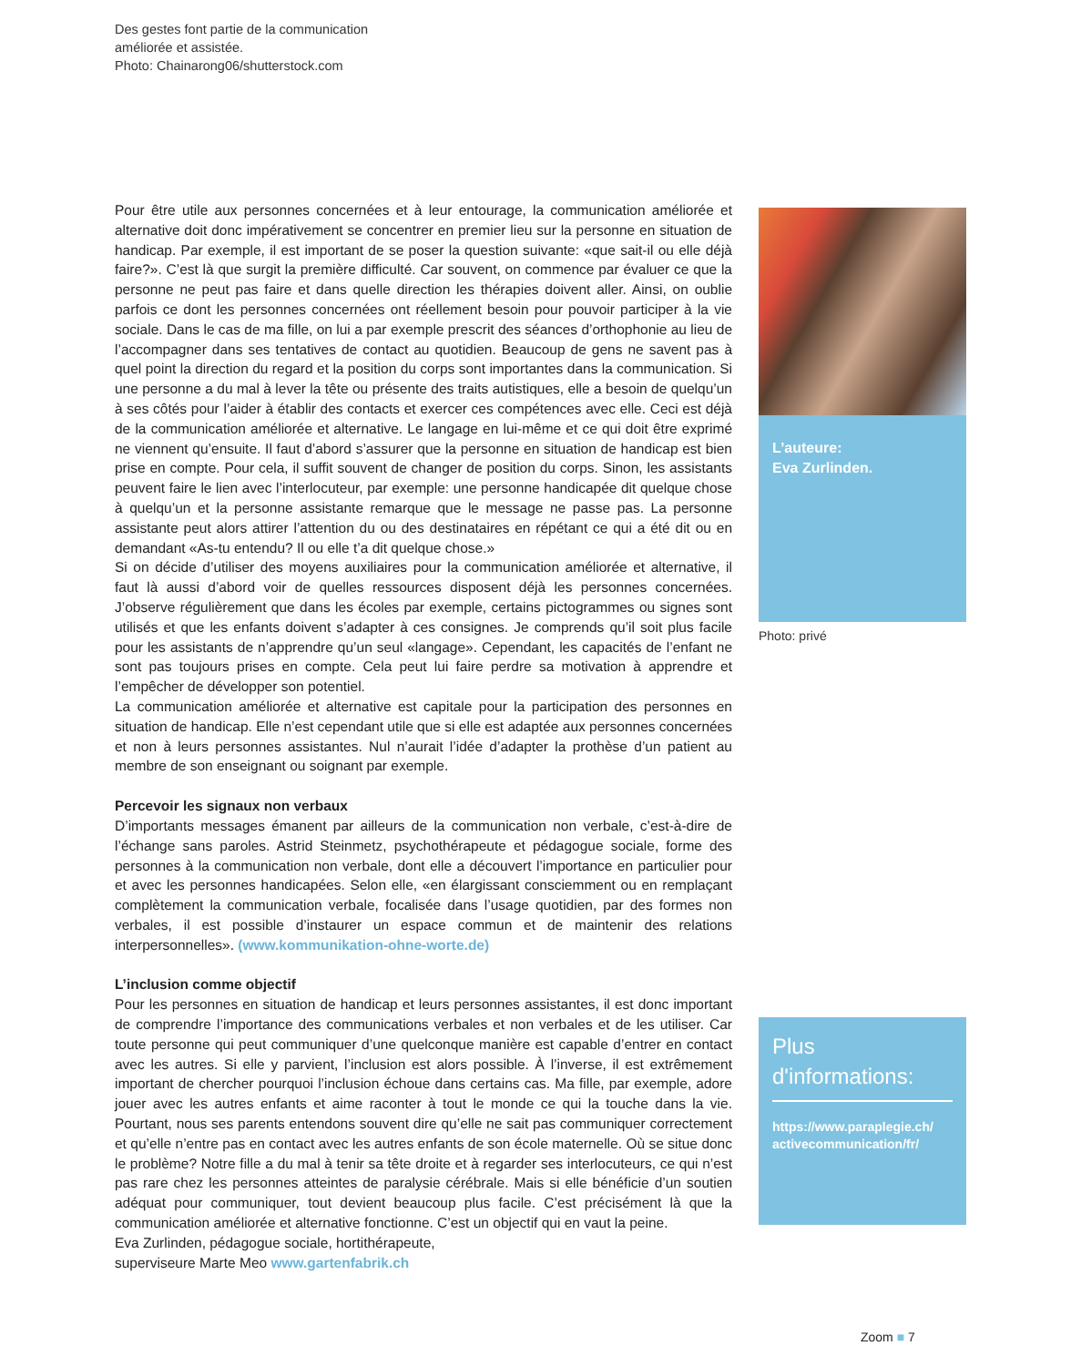Des gestes font partie de la communication
améliorée et assistée.
Photo: Chainarong06/shutterstock.com
Pour être utile aux personnes concernées et à leur entourage, la communication améliorée et alternative doit donc impérativement se concentrer en premier lieu sur la personne en situation de handicap. Par exemple, il est important de se poser la question suivante: «que sait-il ou elle déjà faire?». C’est là que surgit la première difficulté. Car souvent, on commence par évaluer ce que la personne ne peut pas faire et dans quelle direction les thérapies doivent aller. Ainsi, on oublie parfois ce dont les personnes concernées ont réellement besoin pour pouvoir participer à la vie sociale. Dans le cas de ma fille, on lui a par exemple prescrit des séances d’orthophonie au lieu de l’accompagner dans ses tentatives de contact au quotidien. Beaucoup de gens ne savent pas à quel point la direction du regard et la position du corps sont importantes dans la communication. Si une personne a du mal à lever la tête ou présente des traits autistiques, elle a besoin de quelqu’un à ses côtés pour l’aider à établir des contacts et exercer ces compétences avec elle. Ceci est déjà de la communication améliorée et alternative. Le langage en lui-même et ce qui doit être exprimé ne viennent qu’ensuite. Il faut d’abord s’assurer que la personne en situation de handicap est bien prise en compte. Pour cela, il suffit souvent de changer de position du corps. Sinon, les assistants peuvent faire le lien avec l’interlocuteur, par exemple: une personne handicapée dit quelque chose à quelqu’un et la personne assistante remarque que le message ne passe pas. La personne assistante peut alors attirer l’attention du ou des destinataires en répétant ce qui a été dit ou en demandant «As-tu entendu? Il ou elle t’a dit quelque chose.»
Si on décide d’utiliser des moyens auxiliaires pour la communication améliorée et alternative, il faut là aussi d’abord voir de quelles ressources disposent déjà les personnes concernées. J’observe régulièrement que dans les écoles par exemple, certains pictogrammes ou signes sont utilisés et que les enfants doivent s’adapter à ces consignes. Je comprends qu’il soit plus facile pour les assistants de n’apprendre qu’un seul «langage». Cependant, les capacités de l’enfant ne sont pas toujours prises en compte. Cela peut lui faire perdre sa motivation à apprendre et l’empêcher de développer son potentiel.
La communication améliorée et alternative est capitale pour la participation des personnes en situation de handicap. Elle n’est cependant utile que si elle est adaptée aux personnes concernées et non à leurs personnes assistantes. Nul n’aurait l’idée d’adapter la prothèse d’un patient au membre de son enseignant ou soignant par exemple.
Percevoir les signaux non verbaux
D’importants messages émanent par ailleurs de la communication non verbale, c’est-à-dire de l’échange sans paroles. Astrid Steinmetz, psychothérapeute et pédagogue sociale, forme des personnes à la communication non verbale, dont elle a découvert l’importance en particulier pour et avec les personnes handicapées. Selon elle, «en élargissant consciemment ou en remplaçant complètement la communication verbale, focalisée dans l’usage quotidien, par des formes non verbales, il est possible d’instaurer un espace commun et de maintenir des relations interpersonnelles». (www.kommunikation-ohne-worte.de)
L’inclusion comme objectif
Pour les personnes en situation de handicap et leurs personnes assistantes, il est donc important de comprendre l’importance des communications verbales et non verbales et de les utiliser. Car toute personne qui peut communiquer d’une quelconque manière est capable d’entrer en contact avec les autres. Si elle y parvient, l’inclusion est alors possible. À l’inverse, il est extrêmement important de chercher pourquoi l’inclusion échoue dans certains cas. Ma fille, par exemple, adore jouer avec les autres enfants et aime raconter à tout le monde ce qui la touche dans la vie. Pourtant, nous ses parents entendons souvent dire qu’elle ne sait pas communiquer correctement et qu’elle n’entre pas en contact avec les autres enfants de son école maternelle. Où se situe donc le problème? Notre fille a du mal à tenir sa tête droite et à regarder ses interlocuteurs, ce qui n’est pas rare chez les personnes atteintes de paralysie cérébrale. Mais si elle bénéficie d’un soutien adéquat pour communiquer, tout devient beaucoup plus facile. C’est précisément là que la communication améliorée et alternative fonctionne. C’est un objectif qui en vaut la peine.
Eva Zurlinden, pédagogue sociale, hortithérapeute,
superviseure Marte Meo www.gartenfabrik.ch
L’auteure:
Eva Zurlinden.
Photo: privé
Plus
d'informations:
https://www.paraplegie.ch/
activecommunication/fr/
Zoom ■ 7